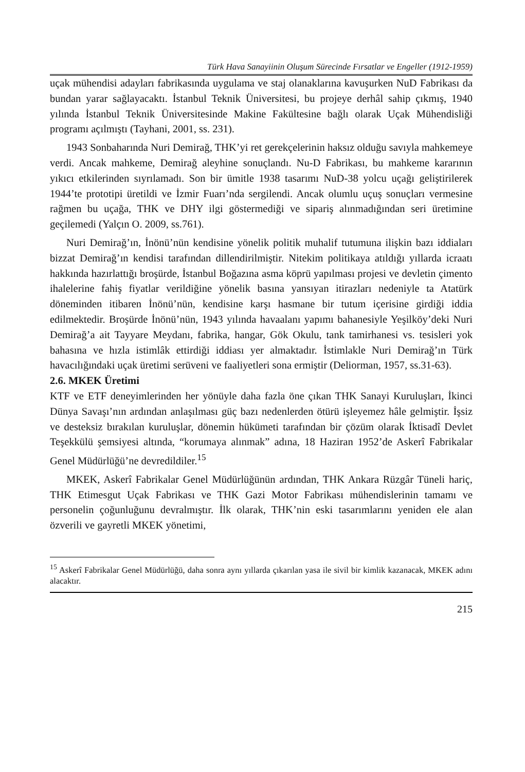Türk Hava Sanayiinin Oluşum Sürecinde Fırsatlar ve Engeller (1912-1959)
uçak mühendisi adayları fabrikasında uygulama ve staj olanaklarına kavuşurken NuD Fabrikası da bundan yarar sağlayacaktı. İstanbul Teknik Üniversitesi, bu projeye derhâl sahip çıkmış, 1940 yılında İstanbul Teknik Üniversitesinde Makine Fakültesine bağlı olarak Uçak Mühendisliği programı açılmıştı (Tayhani, 2001, ss. 231).
1943 Sonbaharında Nuri Demirağ, THK’yi ret gerekçelerinin haksız olduğu savıyla mahkemeye verdi. Ancak mahkeme, Demirağ aleyhine sonuçlandı. Nu-D Fabrikası, bu mahkeme kararının yıkıcı etkilerinden sıyrılamadı. Son bir ümitle 1938 tasarımı NuD-38 yolcu uçağı geliştirilerek 1944’te prototipi üretildi ve İzmir Fuarı’nda sergilendi. Ancak olumlu uçuş sonuçları vermesine rağmen bu uçağa, THK ve DHY ilgi göstermediği ve sipariş alınmadığından seri üretimine geçilemedi (Yalçın O. 2009, ss.761).
Nuri Demirağ’ın, İnönü’nün kendisine yönelik politik muhalif tutumuna ilişkin bazı iddiaları bizzat Demirağ’ın kendisi tarafından dillendirilmiştir. Nitekim politikaya atıldığı yıllarda icraatı hakkında hazırlattığı broşürde, İstanbul Boğazına asma köprü yapılması projesi ve devletin çimento ihalelerine fahiş fiyatlar verildiğine yönelik basına yansıyan itirazları nedeniyle ta Atatürk döneminden itibaren İnönü’nün, kendisine karşı hasmane bir tutum içerisine girdiği iddia edilmektedir. Broşürde İnönü’nün, 1943 yılında havaalanı yapımı bahanesiyle Yeşilköy’deki Nuri Demirağ’a ait Tayyare Meydanı, fabrika, hangar, Gök Okulu, tank tamirhanesi vs. tesisleri yok bahasına ve hızla istimlâk ettirdiği iddiası yer almaktadır. İstimlakle Nuri Demirağ’ın Türk havacılığındaki uçak üretimi serüveni ve faaliyetleri sona ermiştir (Deliorman, 1957, ss.31-63).
2.6. MKEK Üretimi
KTF ve ETF deneyimlerinden her yönüyle daha fazla öne çıkan THK Sanayi Kuruluşları, İkinci Dünya Savaşı’nın ardından anlaşılması güç bazı nedenlerden ötürü işleyemez hâle gelmiştir. İşsiz ve desteksiz bırakılan kuruluşlar, dönemin hükümeti tarafından bir çözüm olarak İktisadî Devlet Teşekkülü şemsiyesi altında, “korumaya alınmak” adına, 18 Haziran 1952’de Askerî Fabrikalar Genel Müdürlüğü’ne devredildiler.<sup>15</sup>
MKEK, Askerî Fabrikalar Genel Müdürlüğünün ardından, THK Ankara Rüzgâr Tüneli hariç, THK Etimesgut Uçak Fabrikası ve THK Gazi Motor Fabrikası mühendislerinin tamamı ve personelin çoğunluğunu devralmıştır. İlk olarak, THK’nin eski tasarımlarını yeniden ele alan özverili ve gayretli MKEK yönetimi,
<sup>15</sup> Askerî Fabrikalar Genel Müdürlüğü, daha sonra aynı yıllarda çıkarılan yasa ile sivil bir kimlik kazanacak, MKEK adını alacaktır.
215